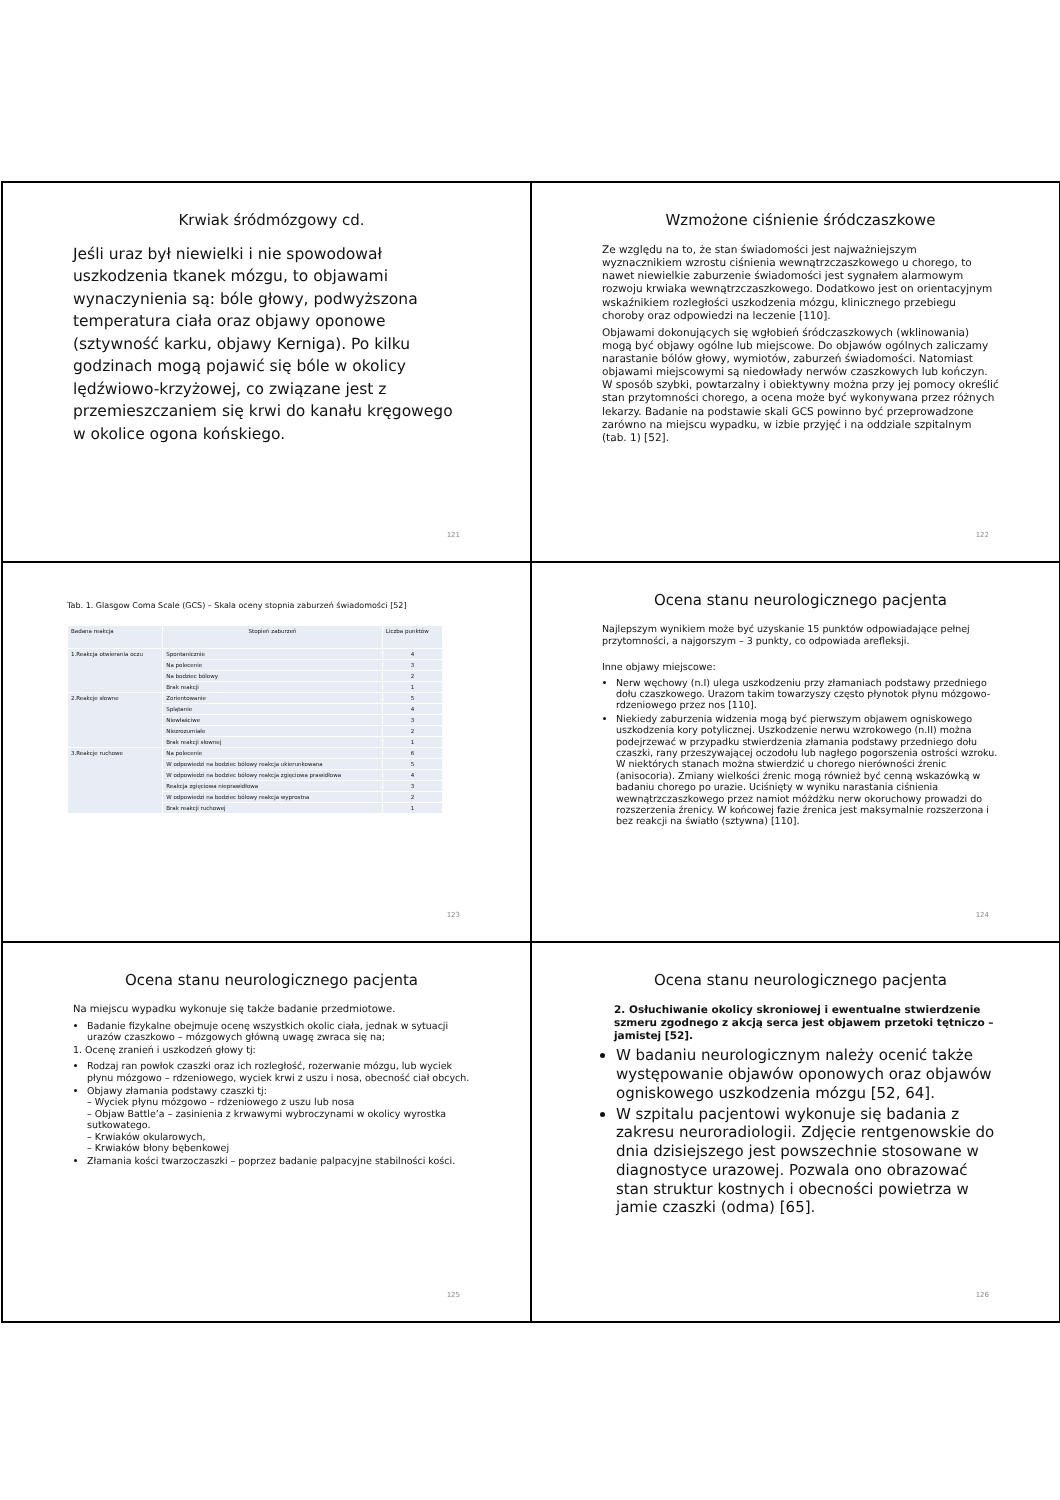Krwiak śródmózgowy cd.
Jeśli uraz był niewielki i nie spowodował uszkodzenia tkanek mózgu, to objawami wynaczynienia są: bóle głowy, podwyższona temperatura ciała oraz objawy oponowe (sztywność karku, objawy Kerniga). Po kilku godzinach mogą pojawić się bóle w okolicy lędźwiowo-krzyżowej, co związane jest z przemieszczaniem się krwi do kanału kręgowego w okolice ogona końskiego.
121
Wzmożone ciśnienie śródczaszkowe
Ze względu na to, że stan świadomości jest najważniejszym wyznacznikiem wzrostu ciśnienia wewnątrzczaszkowego u chorego, to nawet niewielkie zaburzenie świadomości jest sygnałem alarmowym rozwoju krwiaka wewnątrzczaszkowego. Dodatkowo jest on orientacyjnym wskaźnikiem rozległości uszkodzenia mózgu, klinicznego przebiegu choroby oraz odpowiedzi na leczenie [110].
Objawami dokonujących się wgłobień śródczaszkowych (wklinowania) mogą być objawy ogólne lub miejscowe. Do objawów ogólnych zaliczamy narastanie bólów głowy, wymiotów, zaburzeń świadomości. Natomiast objawami miejscowymi są niedowłady nerwów czaszkowych lub kończyn. W sposób szybki, powtarzalny i obiektywny można przy jej pomocy określić stan przytomności chorego, a ocena może być wykonywana przez różnych lekarzy. Badanie na podstawie skali GCS powinno być przeprowadzone zarówno na miejscu wypadku, w izbie przyjęć i na oddziale szpitalnym (tab. 1) [52].
122
Tab. 1. Glasgow Coma Scale (GCS) – Skala oceny stopnia zaburzeń świadomości [52]
| Badana reakcja | Stopień zaburzeń | Liczba punktów |
| 1.Reakcja otwierania oczu | Spontanicznie | 4 |
| | Na polecenie | 3 |
| | Na bodziec bólowy | 2 |
| | Brak reakcji | 1 |
| 2.Reakcje słowne | Zorientowanie | 5 |
| | Splątanie | 4 |
| | Niewłaściwe | 3 |
| | Niezrozumiałe | 2 |
| | Brak reakcji słownej | 1 |
| 3.Reakcje ruchowe | Na polecenie | 6 |
| | W odpowiedzi na bodziec bólowy reakcja ukierunkowana | 5 |
| | W odpowiedzi na bodziec bólowy reakcja zgięciowa prawidłowa | 4 |
| | Reakcja zgięciowa nieprawidłowa | 3 |
| | W odpowiedzi na bodziec bólowy reakcja wyprostna | 2 |
| | Brak reakcji ruchowej | 1 |
123
Ocena stanu neurologicznego pacjenta
Najlepszym wynikiem może być uzyskanie 15 punktów odpowiadające pełnej przytomności, a najgorszym – 3 punkty, co odpowiada arefleksji.
Inne objawy miejscowe:
Nerw węchowy (n.I) ulega uszkodzeniu przy złamaniach podstawy przedniego dołu czaszkowego. Urazom takim towarzyszy często płynotok płynu mózgowo-rdzeniowego przez nos [110].
Niekiedy zaburzenia widzenia mogą być pierwszym objawem ogniskowego uszkodzenia kory potylicznej. Uszkodzenie nerwu wzrokowego (n.II) można podejrzewać w przypadku stwierdzenia złamania podstawy przedniego dołu czaszki, rany przeszywającej oczodołu lub nagłego pogorszenia ostrości wzroku. W niektórych stanach można stwierdzić u chorego nierówności źrenic (anisocoria). Zmiany wielkości źrenic mogą również być cenną wskazówką w badaniu chorego po urazie. Uciśnięty w wyniku narastania ciśnienia wewnątrzczaszkowego przez namiot móżdżku nerw okoruchowy prowadzi do rozszerzenia źrenicy. W końcowej fazie źrenica jest maksymalnie rozszerzona i bez reakcji na światło (sztywna) [110].
124
Ocena stanu neurologicznego pacjenta
Na miejscu wypadku wykonuje się także badanie przedmiotowe.
Badanie fizykalne obejmuje ocenę wszystkich okolic ciała, jednak w sytuacji urazów czaszkowo – mózgowych główną uwagę zwraca się na;
1. Ocenę zranień i uszkodzeń głowy tj:
Rodzaj ran powłok czaszki oraz ich rozległość, rozerwanie mózgu, lub wyciek płynu mózgowo – rdzeniowego, wyciek krwi z uszu i nosa, obecność ciał obcych.
Objawy złamania podstawy czaszki tj:
– Wyciek płynu mózgowo – rdzeniowego z uszu lub nosa
– Objaw Battle’a – zasinienia z krwawymi wybroczynami w okolicy wyrostka sutkowatego.
– Krwiaków okularowych,
– Krwiaków błony bębenkowej
Złamania kości twarzoczaszki – poprzez badanie palpacyjne stabilności kości.
125
Ocena stanu neurologicznego pacjenta
2. Osłuchiwanie okolicy skroniowej i ewentualne stwierdzenie szmeru zgodnego z akcją serca jest objawem przetoki tętniczo – jamistej [52].
W badaniu neurologicznym należy ocenić także występowanie objawów oponowych oraz objawów ogniskowego uszkodzenia mózgu [52, 64].
W szpitalu pacjentowi wykonuje się badania z zakresu neuroradiologii. Zdjęcie rentgenowskie do dnia dzisiejszego jest powszechnie stosowane w diagnostyce urazowej. Pozwala ono obrazować stan struktur kostnych i obecności powietrza w jamie czaszki (odma) [65].
126